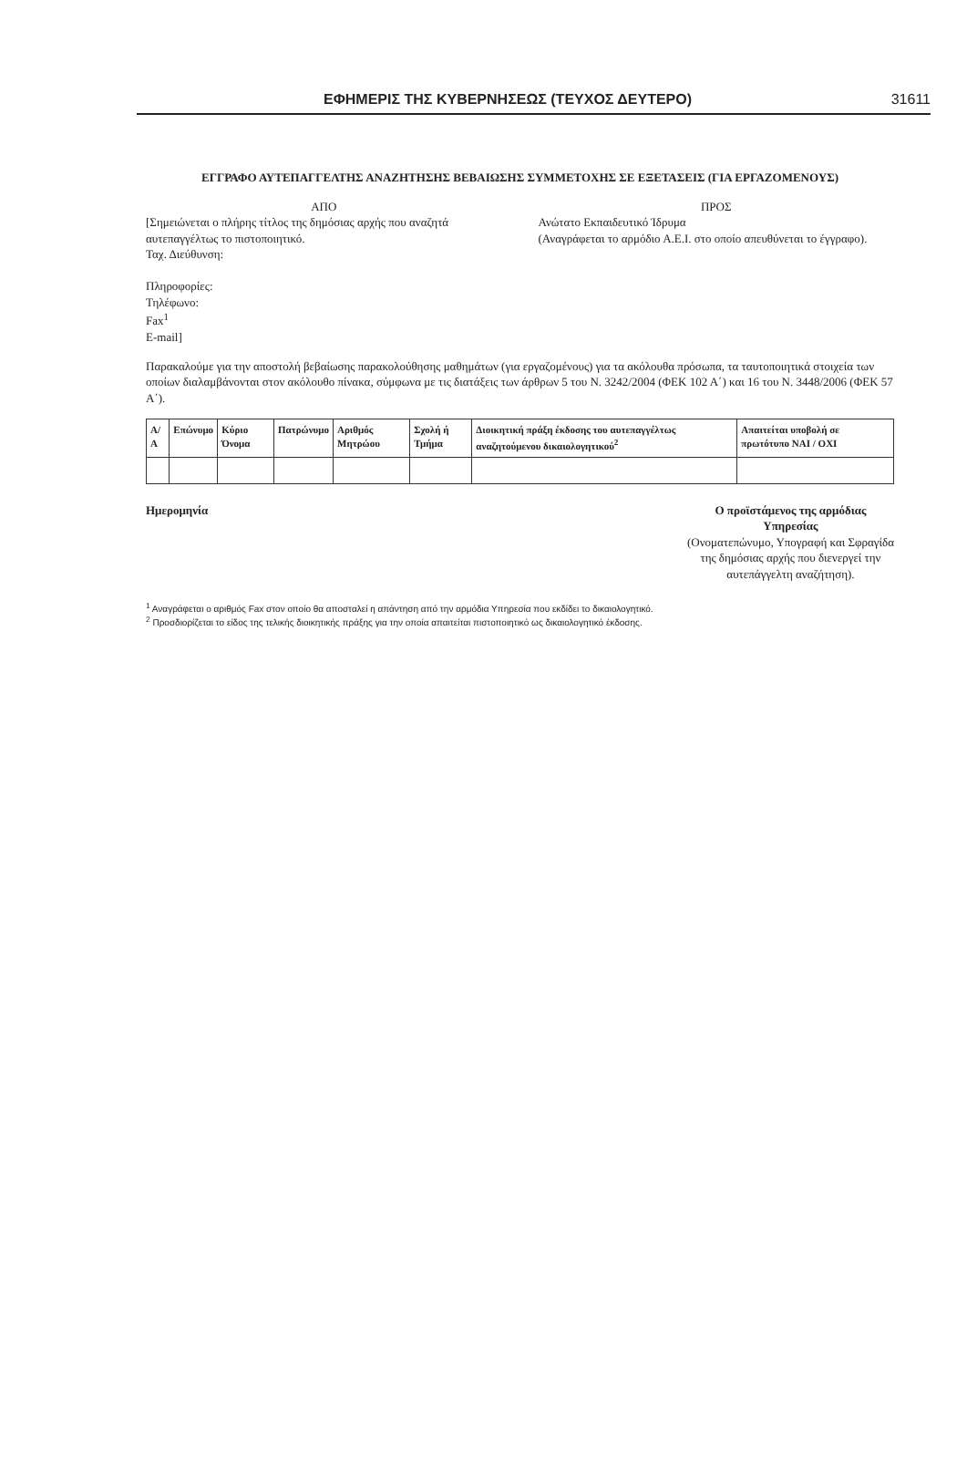ΕΦΗΜΕΡΙΣ ΤΗΣ ΚΥΒΕΡΝΗΣΕΩΣ (ΤΕΥΧΟΣ ΔΕΥΤΕΡΟ) 31611
ΕΓΓΡΑΦΟ ΑΥΤΕΠΑΓΓΕΛΤΗΣ ΑΝΑΖΗΤΗΣΗΣ ΒΕΒΑΙΩΣΗΣ ΣΥΜΜΕΤΟΧΗΣ ΣΕ ΕΞΕΤΑΣΕΙΣ (ΓΙΑ ΕΡΓΑΖΟΜΕΝΟΥΣ)
ΑΠΟ
[Σημειώνεται ο πλήρης τίτλος της δημόσιας αρχής που αναζητά αυτεπαγγέλτως το πιστοποιητικό.
Ταχ. Διεύθυνση:
Πληροφορίες:
Τηλέφωνο:
Fax<sup>1</sup>
E-mail]
ΠΡΟΣ
Ανώτατο Εκπαιδευτικό Ίδρυμα
(Αναγράφεται το αρμόδιο Α.Ε.Ι. στο οποίο απευθύνεται το έγγραφο).
Παρακαλούμε για την αποστολή βεβαίωσης παρακολούθησης μαθημάτων (για εργαζομένους) για τα ακόλουθα πρόσωπα, τα ταυτοποιητικά στοιχεία των οποίων διαλαμβάνονται στον ακόλουθο πίνακα, σύμφωνα με τις διατάξεις των άρθρων 5 του Ν. 3242/2004 (ΦΕΚ 102 Α΄) και 16 του Ν. 3448/2006 (ΦΕΚ 57 Α΄).
| Α/Α | Επώνυμο | Κύριο Όνομα | Πατρώνυμο | Αριθμός Μητρώου | Σχολή ή Τμήμα | Διοικητική πράξη έκδοσης του αυτεπαγγέλτως αναζητούμενου δικαιολογητικού<sup>2</sup> | Απαιτείται υποβολή σε πρωτότυπο ΝΑΙ / ΟΧΙ |
| --- | --- | --- | --- | --- | --- | --- | --- |
Ημερομηνία Ο προϊστάμενος της αρμόδιας
Υπηρεσίας
(Ονοματεπώνυμο, Υπογραφή και Σφραγίδα
της δημόσιας αρχής που διενεργεί την
αυτεπάγγελτη αναζήτηση).
<sup>1</sup> Αναγράφεται ο αριθμός Fax στον οποίο θα αποσταλεί η απάντηση από την αρμόδια Υπηρεσία που εκδίδει το δικαιολογητικό.
<sup>2</sup> Προσδιορίζεται το είδος της τελικής διοικητικής πράξης για την οποία απαιτείται πιστοποιητικό ως δικαιολογητικό έκδοσης.